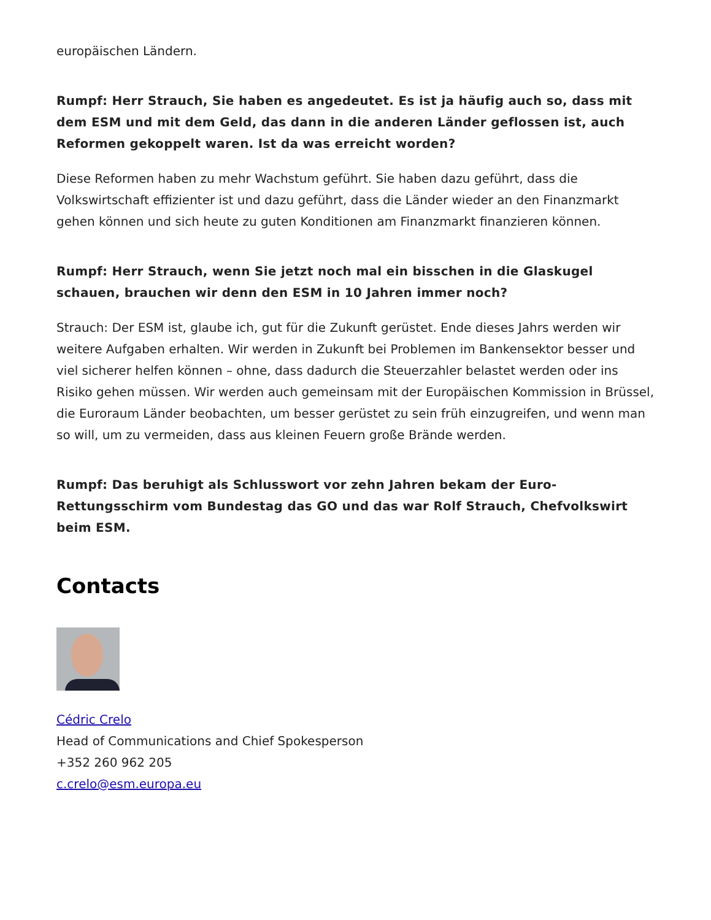europäischen Ländern.
Rumpf: Herr Strauch, Sie haben es angedeutet. Es ist ja häufig auch so, dass mit dem ESM und mit dem Geld, das dann in die anderen Länder geflossen ist, auch Reformen gekoppelt waren. Ist da was erreicht worden?
Diese Reformen haben zu mehr Wachstum geführt. Sie haben dazu geführt, dass die Volkswirtschaft effizienter ist und dazu geführt, dass die Länder wieder an den Finanzmarkt gehen können und sich heute zu guten Konditionen am Finanzmarkt finanzieren können.
Rumpf: Herr Strauch, wenn Sie jetzt noch mal ein bisschen in die Glaskugel schauen, brauchen wir denn den ESM in 10 Jahren immer noch?
Strauch: Der ESM ist, glaube ich, gut für die Zukunft gerüstet. Ende dieses Jahrs werden wir weitere Aufgaben erhalten. Wir werden in Zukunft bei Problemen im Bankensektor besser und viel sicherer helfen können – ohne, dass dadurch die Steuerzahler belastet werden oder ins Risiko gehen müssen. Wir werden auch gemeinsam mit der Europäischen Kommission in Brüssel, die Euroraum Länder beobachten, um besser gerüstet zu sein früh einzugreifen, und wenn man so will, um zu vermeiden, dass aus kleinen Feuern große Brände werden.
Rumpf: Das beruhigt als Schlusswort vor zehn Jahren bekam der Euro-Rettungsschirm vom Bundestag das GO und das war Rolf Strauch, Chefvolkswirt beim ESM.
Contacts
Cédric Crelo
Head of Communications and Chief Spokesperson
+352 260 962 205
c.crelo@esm.europa.eu